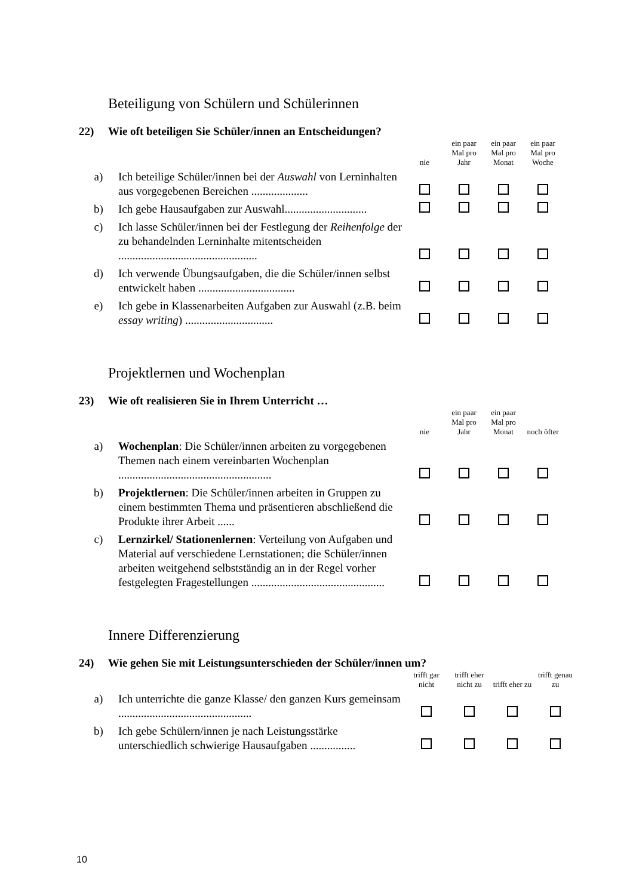Beteiligung von Schülern und Schülerinnen
22) Wie oft beteiligen Sie Schüler/innen an Entscheidungen?
| | | nie | ein paar Mal pro Jahr | ein paar Mal pro Monat | ein paar Mal pro Woche |
| --- | --- | --- | --- | --- | --- |
| a) | Ich beteilige Schüler/innen bei der Auswahl von Lerninhalten aus vorgegebenen Bereichen .................... | | | | |
| b) | Ich gebe Hausaufgaben zur Auswahl............................. | | | | |
| c) | Ich lasse Schüler/innen bei der Festlegung der Reihenfolge der zu behandelnden Lerninhalte mitentscheiden ................................................. | | | | |
| d) | Ich verwende Übungsaufgaben, die die Schüler/innen selbst entwickelt haben .................................. | | | | |
| e) | Ich gebe in Klassenarbeiten Aufgaben zur Auswahl (z.B. beim essay writing ) ............................... | | | | |
Projektlernen und Wochenplan
23) Wie oft realisieren Sie in Ihrem Unterricht …
| | | nie | ein paar Mal pro Jahr | ein paar Mal pro Monat | noch öfter |
| --- | --- | --- | --- | --- | --- |
| a) | Wochenplan : Die Schüler/innen arbeiten zu vorgegebenen Themen nach einem vereinbarten Wochenplan ...................................................... | | | | |
| b) | Projektlernen : Die Schüler/innen arbeiten in Gruppen zu einem bestimmten Thema und präsentieren abschließend die Produkte ihrer Arbeit ...... | | | | |
| c) | Lernzirkel/ Stationenlernen : Verteilung von Aufgaben und Material auf verschiedene Lernstationen; die Schüler/innen arbeiten weitgehend selbstständig an in der Regel vorher festgelegten Fragestellungen ............................................... | | | | |
Innere Differenzierung
24) Wie gehen Sie mit Leistungsunterschieden der Schüler/innen um?
| | | trifft gar nicht | trifft eher nicht zu | trifft eher zu | trifft genau zu |
| --- | --- | --- | --- | --- | --- |
| a) | Ich unterrichte die ganze Klasse/ den ganzen Kurs gemeinsam ............................................... | | | | |
| b) | Ich gebe Schülern/innen je nach Leistungsstärke unterschiedlich schwierige Hausaufgaben ................ | | | | |
10